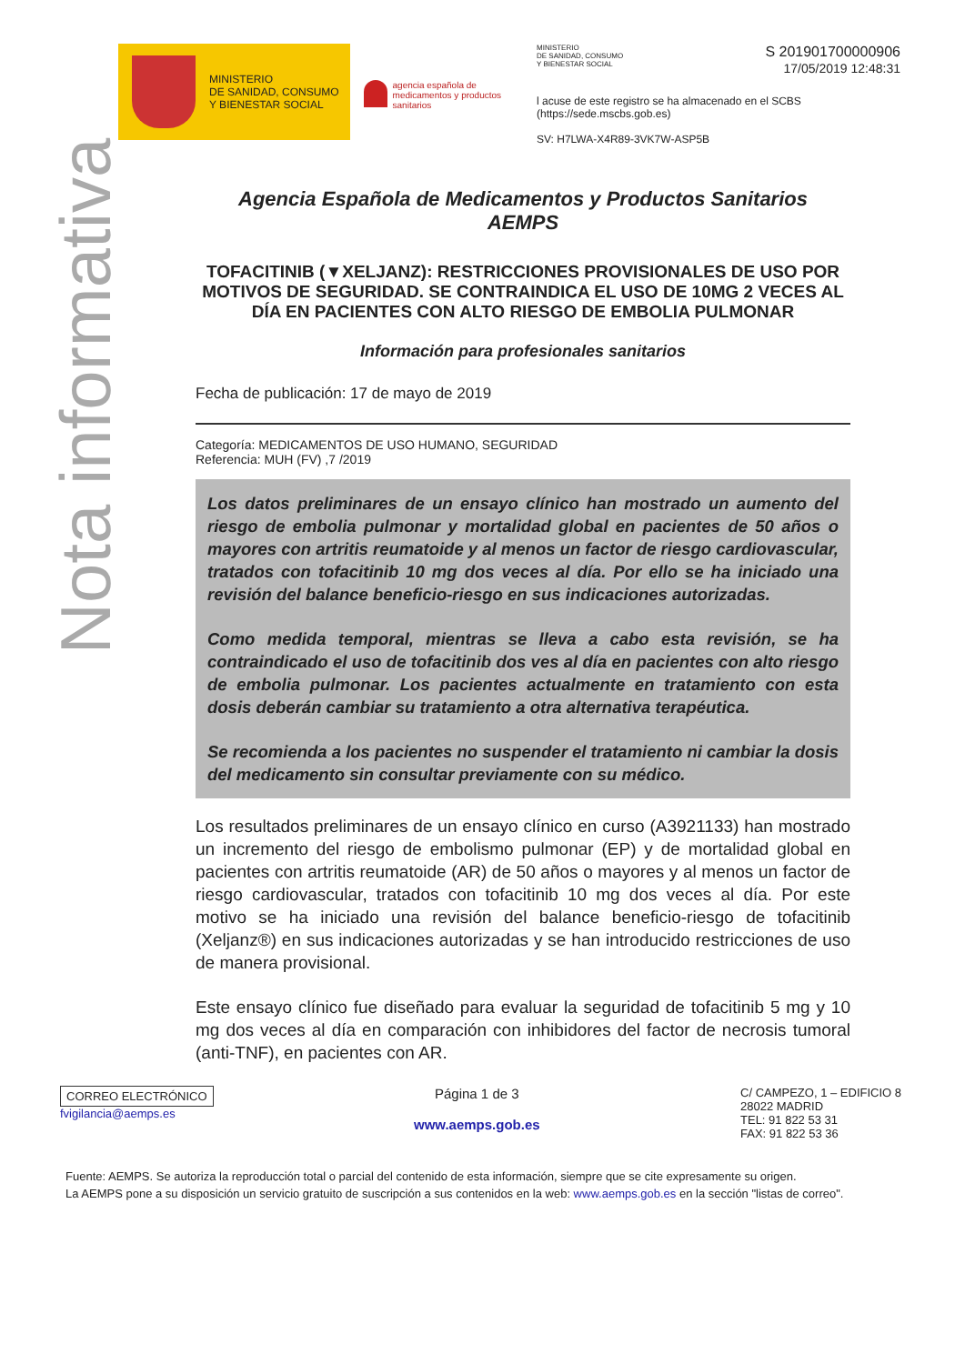MINISTERIO
DE SANIDAD, CONSUMO
Y BIENESTAR SOCIAL
agencia española de medicamentos y productos sanitarios
MINISTERIO
DE SANIDAD, CONSUMO
Y BIENESTAR SOCIAL S 201901700000906
17/05/2019 12:48:31
l acuse de este registro se ha almacenado en el SCBS (https://sede.mscbs.gob.es)
SV: H7LWA-X4R89-3VK7W-ASP5B
Nota informativa
Agencia Española de Medicamentos y Productos Sanitarios
AEMPS
TOFACITINIB (▼XELJANZ): RESTRICCIONES PROVISIONALES DE USO POR MOTIVOS DE SEGURIDAD. SE CONTRAINDICA EL USO DE 10MG 2 VECES AL DÍA EN PACIENTES CON ALTO RIESGO DE EMBOLIA PULMONAR
Información para profesionales sanitarios
Fecha de publicación: 17 de mayo de 2019
Categoría: MEDICAMENTOS DE USO HUMANO, SEGURIDAD
Referencia: MUH (FV) ,7 /2019
Los datos preliminares de un ensayo clínico han mostrado un aumento del riesgo de embolia pulmonar y mortalidad global en pacientes de 50 años o mayores con artritis reumatoide y al menos un factor de riesgo cardiovascular, tratados con tofacitinib 10 mg dos veces al día. Por ello se ha iniciado una revisión del balance beneficio-riesgo en sus indicaciones autorizadas.
Como medida temporal, mientras se lleva a cabo esta revisión, se ha contraindicado el uso de tofacitinib dos ves al día en pacientes con alto riesgo de embolia pulmonar. Los pacientes actualmente en tratamiento con esta dosis deberán cambiar su tratamiento a otra alternativa terapéutica.
Se recomienda a los pacientes no suspender el tratamiento ni cambiar la dosis del medicamento sin consultar previamente con su médico.
Los resultados preliminares de un ensayo clínico en curso (A3921133) han mostrado un incremento del riesgo de embolismo pulmonar (EP) y de mortalidad global en pacientes con artritis reumatoide (AR) de 50 años o mayores y al menos un factor de riesgo cardiovascular, tratados con tofacitinib 10 mg dos veces al día. Por este motivo se ha iniciado una revisión del balance beneficio-riesgo de tofacitinib (Xeljanz®) en sus indicaciones autorizadas y se han introducido restricciones de uso de manera provisional.
Este ensayo clínico fue diseñado para evaluar la seguridad de tofacitinib 5 mg y 10 mg dos veces al día en comparación con inhibidores del factor de necrosis tumoral (anti-TNF), en pacientes con AR.
CORREO ELECTRÓNICO
fvigilancia@aemps.es
Página 1 de 3
www.aemps.gob.es
C/ CAMPEZO, 1 – EDIFICIO 8
28022 MADRID
TEL: 91 822 53 31
FAX: 91 822 53 36
Fuente: AEMPS. Se autoriza la reproducción total o parcial del contenido de esta información, siempre que se cite expresamente su origen.
La AEMPS pone a su disposición un servicio gratuito de suscripción a sus contenidos en la web: www.aemps.gob.es en la sección "listas de correo".